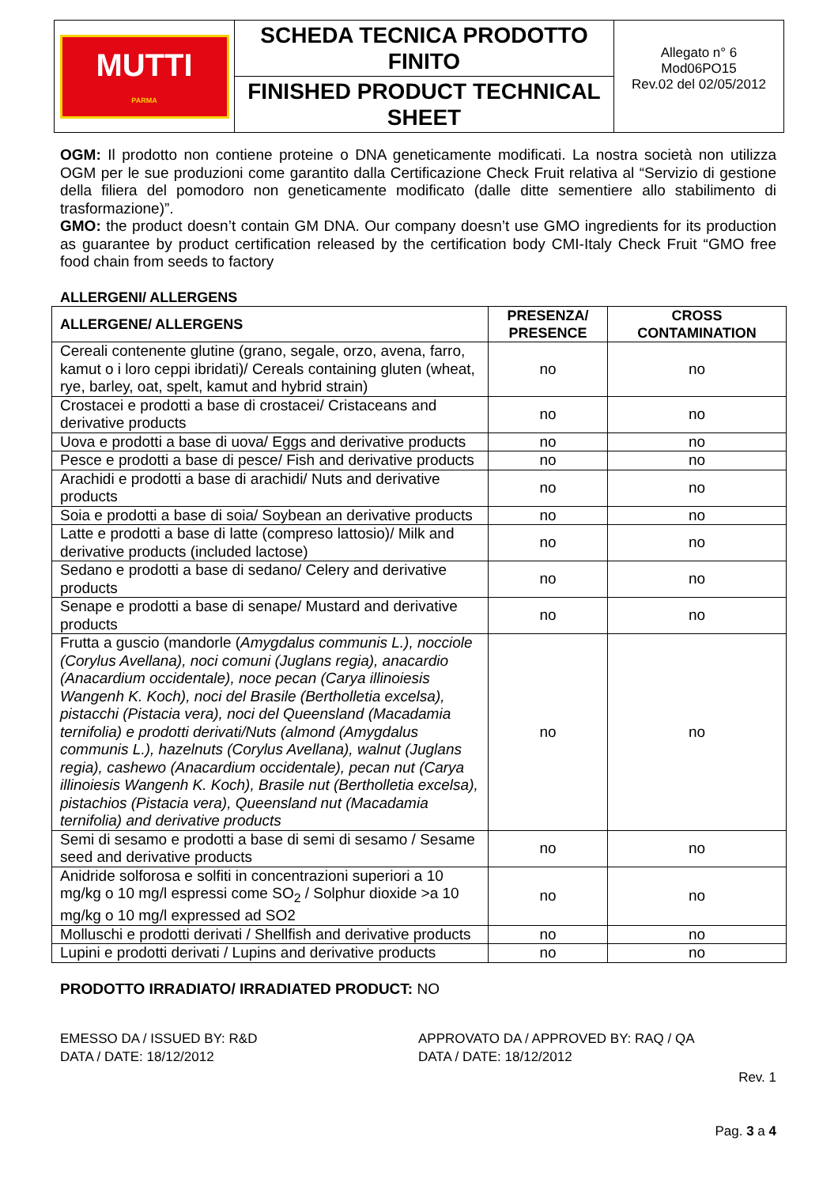| MUTTI PARMA | SCHEDA TECNICA PRODOTTO FINITO | Allegato n° 6 Mod06PO15 Rev.02 del 02/05/2012 |
| | FINISHED PRODUCT TECHNICAL SHEET | |
OGM: Il prodotto non contiene proteine o DNA geneticamente modificati. La nostra società non utilizza OGM per le sue produzioni come garantito dalla Certificazione Check Fruit relativa al “Servizio di gestione della filiera del pomodoro non geneticamente modificato (dalle ditte sementiere allo stabilimento di trasformazione)”.
GMO: the product doesn’t contain GM DNA. Our company doesn’t use GMO ingredients for its production as guarantee by product certification released by the certification body CMI-Italy Check Fruit “GMO free food chain from seeds to factory
ALLERGENI/ ALLERGENS
| ALLERGENE/ ALLERGENS | PRESENZA/ PRESENCE | CROSS CONTAMINATION |
| --- | --- | --- |
| Cereali contenente glutine (grano, segale, orzo, avena, farro, kamut o i loro ceppi ibridati)/ Cereals containing gluten (wheat, rye, barley, oat, spelt, kamut and hybrid strain) | no | no |
| Crostacei e prodotti a base di crostacei/ Cristaceans and derivative products | no | no |
| Uova e prodotti a base di uova/ Eggs and derivative products | no | no |
| Pesce e prodotti a base di pesce/ Fish and derivative products | no | no |
| Arachidi e prodotti a base di arachidi/ Nuts and derivative products | no | no |
| Soia e prodotti a base di soia/ Soybean an derivative products | no | no |
| Latte e prodotti a base di latte (compreso lattosio)/ Milk and derivative products (included lactose) | no | no |
| Sedano e prodotti a base di sedano/ Celery and derivative products | no | no |
| Senape e prodotti a base di senape/ Mustard and derivative products | no | no |
| Frutta a guscio (mandorle ( Amygdalus communis L.), nocciole (Corylus Avellana), noci comuni (Juglans regia), anacardio (Anacardium occidentale), noce pecan (Carya illinoiesis Wangenh K. Koch), noci del Brasile (Bertholletia excelsa), pistacchi (Pistacia vera), noci del Queensland (Macadamia ternifolia) e prodotti derivati/Nuts (almond (Amygdalus communis L.), hazelnuts (Corylus Avellana), walnut (Juglans regia), cashewo (Anacardium occidentale), pecan nut (Carya illinoiesis Wangenh K. Koch), Brasile nut (Bertholletia excelsa), pistachios (Pistacia vera), Queensland nut (Macadamia ternifolia) and derivative products | no | no |
| Semi di sesamo e prodotti a base di semi di sesamo / Sesame seed and derivative products | no | no |
| Anidride solforosa e solfiti in concentrazioni superiori a 10 mg/kg o 10 mg/l espressi come SO<sub>2</sub> / Solphur dioxide >a 10 mg/kg o 10 mg/l expressed ad SO2 | no | no |
| Molluschi e prodotti derivati / Shellfish and derivative products | no | no |
| Lupini e prodotti derivati / Lupins and derivative products | no | no |
PRODOTTO IRRADIATO/ IRRADIATED PRODUCT: NO
EMESSO DA / ISSUED BY: R&D
DATA / DATE: 18/12/2012
APPROVATO DA / APPROVED BY: RAQ / QA
DATA / DATE: 18/12/2012
Rev. 1
Pag. 3 a 4